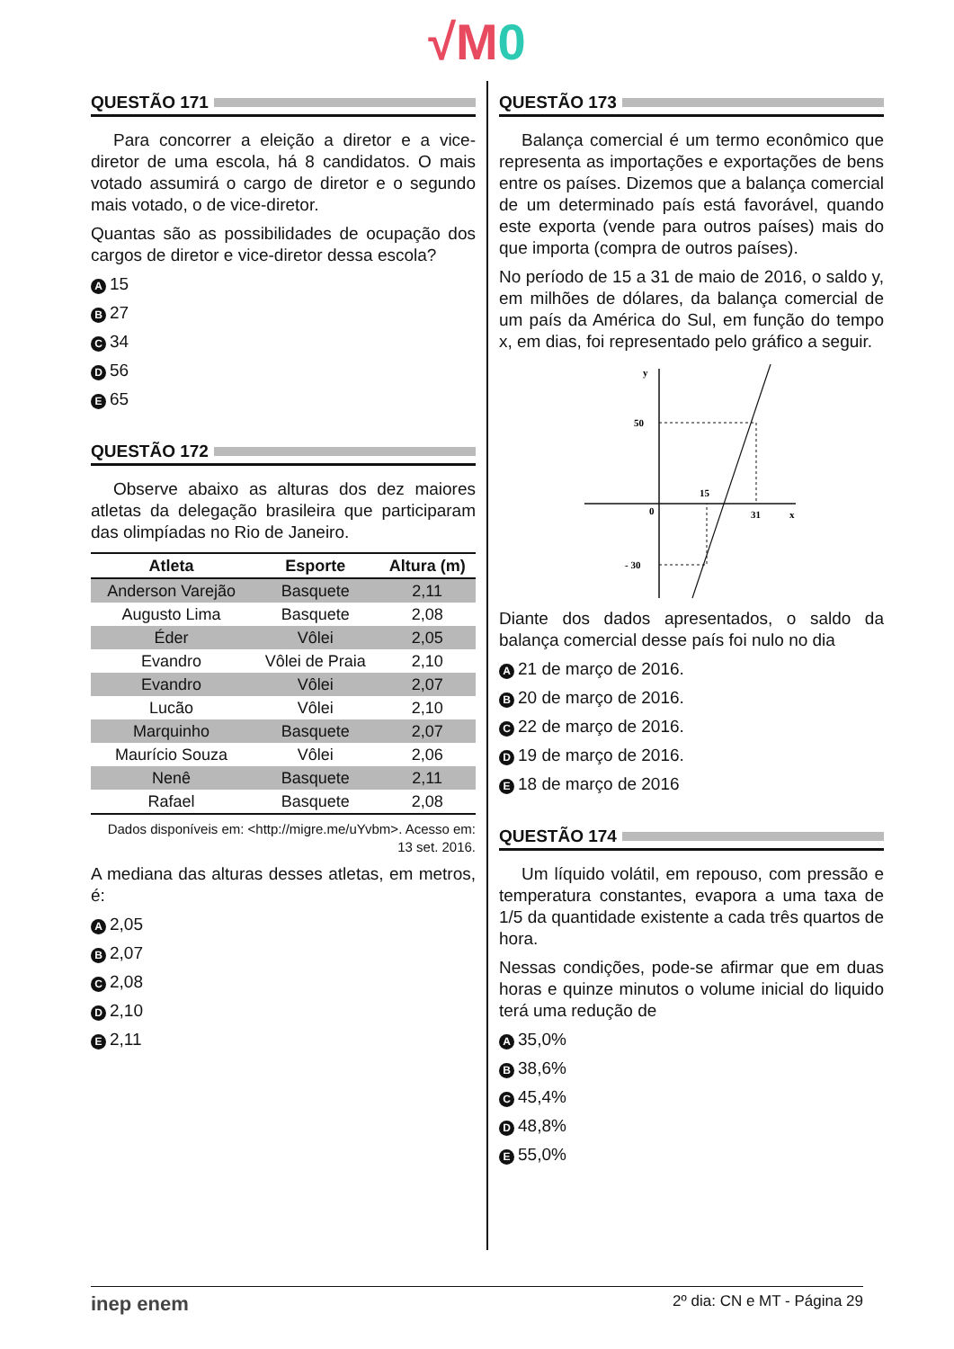√M 0
QUESTÃO 171
Para concorrer a eleição a diretor e a vice-diretor de uma escola, há 8 candidatos. O mais votado assumirá o cargo de diretor e o segundo mais votado, o de vice-diretor.
Quantas são as possibilidades de ocupação dos cargos de diretor e vice-diretor dessa escola?
A 15
B 27
C 34
D 56
E 65
QUESTÃO 172
Observe abaixo as alturas dos dez maiores atletas da delegação brasileira que participaram das olimpíadas no Rio de Janeiro.
| Atleta | Esporte | Altura (m) |
| --- | --- | --- |
| Anderson Varejão | Basquete | 2,11 |
| Augusto Lima | Basquete | 2,08 |
| Éder | Vôlei | 2,05 |
| Evandro | Vôlei de Praia | 2,10 |
| Evandro | Vôlei | 2,07 |
| Lucão | Vôlei | 2,10 |
| Marquinho | Basquete | 2,07 |
| Maurício Souza | Vôlei | 2,06 |
| Nenê | Basquete | 2,11 |
| Rafael | Basquete | 2,08 |
Dados disponíveis em: <http://migre.me/uYvbm>. Acesso em: 13 set. 2016.
A mediana das alturas desses atletas, em metros, é:
A 2,05
B 2,07
C 2,08
D 2,10
E 2,11
QUESTÃO 173
Balança comercial é um termo econômico que representa as importações e exportações de bens entre os países. Dizemos que a balança comercial de um determinado país está favorável, quando este exporta (vende para outros países) mais do que importa (compra de outros países).
No período de 15 a 31 de maio de 2016, o saldo y, em milhões de dólares, da balança comercial de um país da América do Sul, em função do tempo x, em dias, foi representado pelo gráfico a seguir.
y
50
15
0
31
x
- 30
Diante dos dados apresentados, o saldo da balança comercial desse país foi nulo no dia
A 21 de março de 2016.
B 20 de março de 2016.
C 22 de março de 2016.
D 19 de março de 2016.
E 18 de março de 2016
QUESTÃO 174
Um líquido volátil, em repouso, com pressão e temperatura constantes, evapora a uma taxa de 1/5 da quantidade existente a cada três quartos de hora.
Nessas condições, pode-se afirmar que em duas horas e quinze minutos o volume inicial do liquido terá uma redução de
A 35,0%
B 38,6%
C 45,4%
D 48,8%
E 55,0%
inep enem 2º dia: CN e MT - Página 29